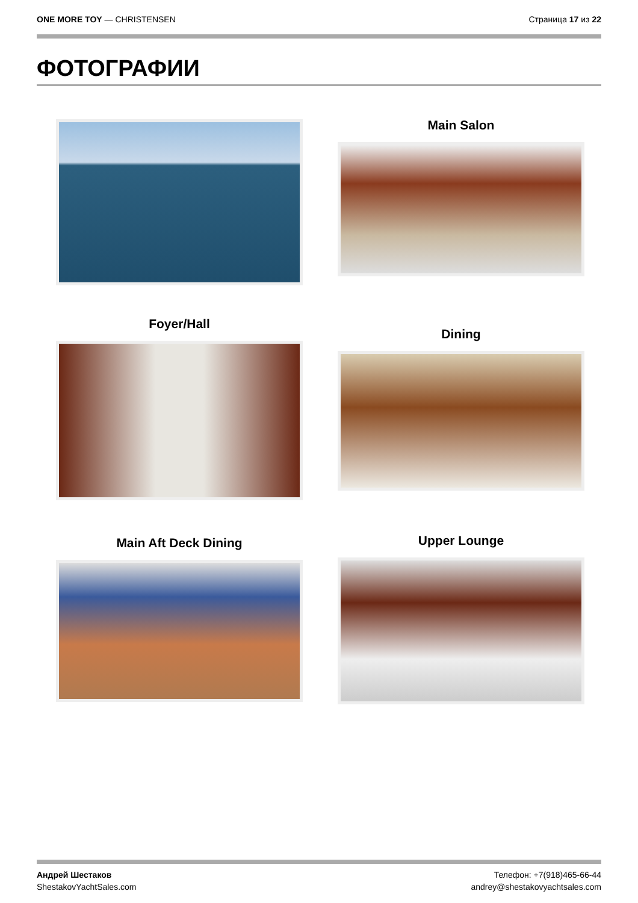ONE MORE TOY — CHRISTENSEN Страница 17 из 22
ФОТОГРАФИИ
Main Salon
Foyer/Hall
Dining
Main Aft Deck Dining Upper Lounge
Андрей Шестаков
ShestakovYachtSales.com
Телефон: +7(918)465-66-44
andrey@shestakovyachtsales.com